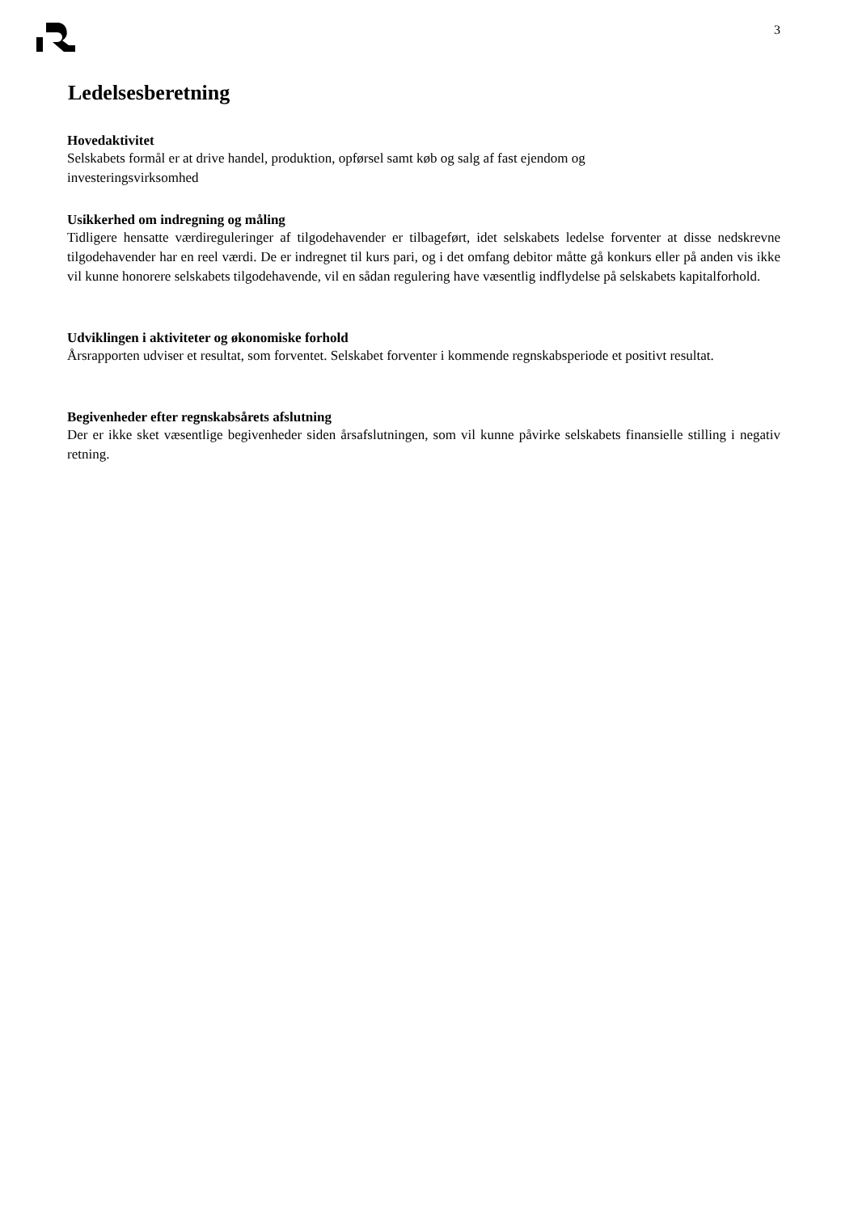3
Ledelsesberetning
Hovedaktivitet
Selskabets formål er at drive handel, produktion, opførsel samt køb og salg af fast ejendom og
investeringsvirksomhed
Usikkerhed om indregning og måling
Tidligere hensatte værdireguleringer af tilgodehavender er tilbageført, idet selskabets ledelse forventer at disse nedskrevne tilgodehavender har en reel værdi. De er indregnet til kurs pari, og i det omfang debitor måtte gå konkurs eller på anden vis ikke vil kunne honorere selskabets tilgodehavende, vil en sådan regulering have væsentlig indflydelse på selskabets kapitalforhold.
Udviklingen i aktiviteter og økonomiske forhold
Årsrapporten udviser et resultat, som forventet. Selskabet forventer i kommende regnskabsperiode et positivt resultat.
Begivenheder efter regnskabsårets afslutning
Der er ikke sket væsentlige begivenheder siden årsafslutningen, som vil kunne påvirke selskabets finansielle stilling i negativ retning.